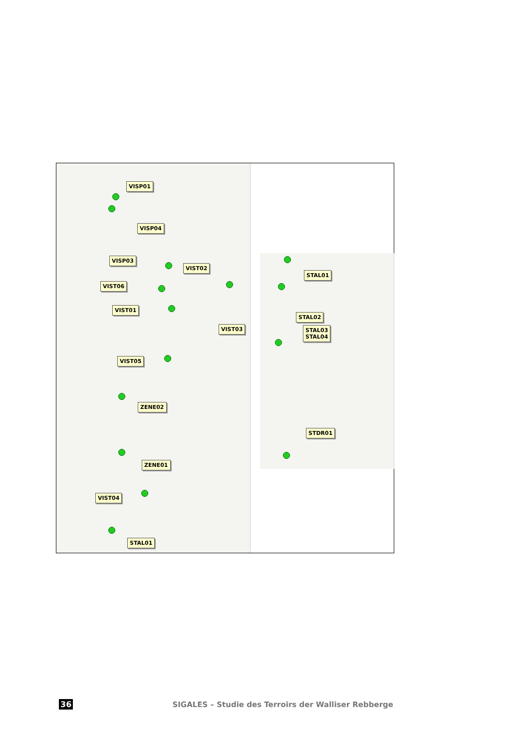VISP01
VISP04
VISP03
VIST02
VIST06
VIST01
VIST03
VIST05
ZENE02
ZENE01
VIST04
STAL01
STAL01
STAL02
STAL03
STAL04
STDR01
36 SIGALES – Studie des Terroirs der Walliser Rebberge